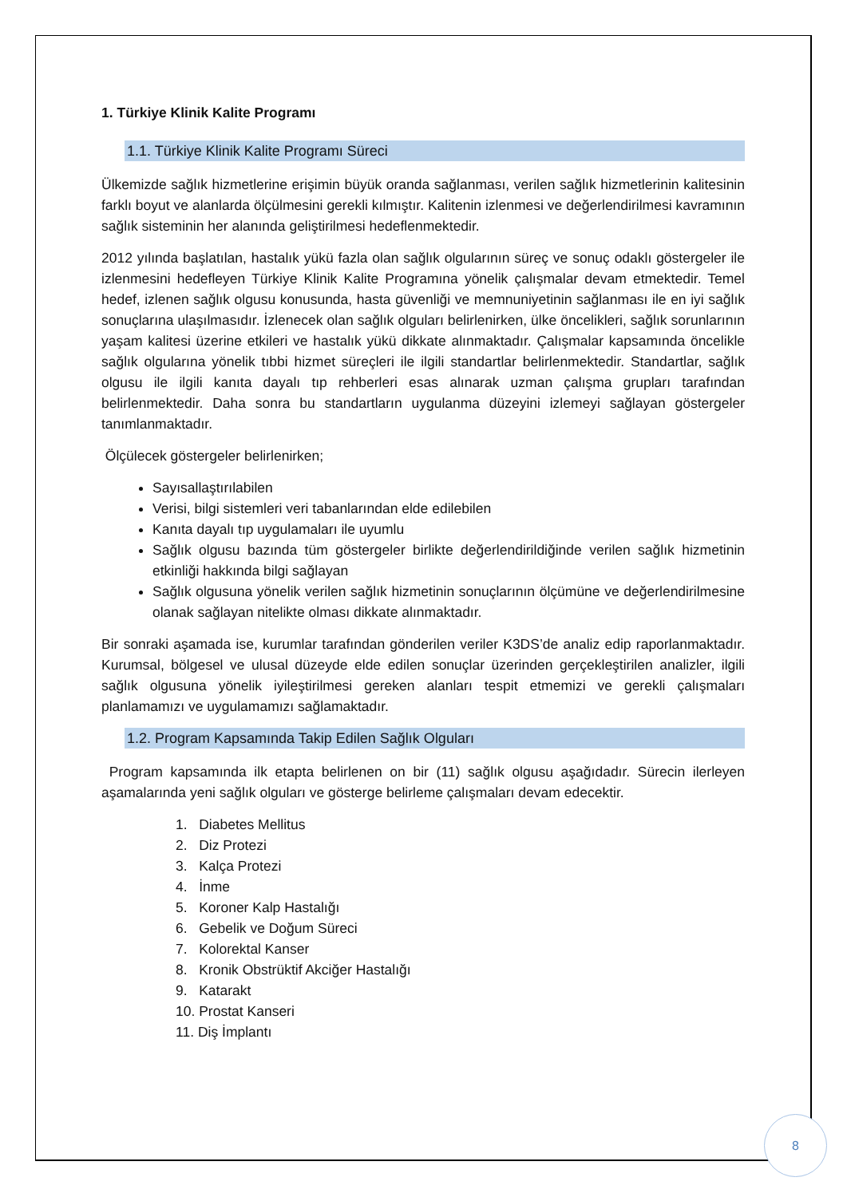1. Türkiye Klinik Kalite Programı
1.1. Türkiye Klinik Kalite Programı Süreci
Ülkemizde sağlık hizmetlerine erişimin büyük oranda sağlanması, verilen sağlık hizmetlerinin kalitesinin farklı boyut ve alanlarda ölçülmesini gerekli kılmıştır. Kalitenin izlenmesi ve değerlendirilmesi kavramının sağlık sisteminin her alanında geliştirilmesi hedeflenmektedir.
2012 yılında başlatılan, hastalık yükü fazla olan sağlık olgularının süreç ve sonuç odaklı göstergeler ile izlenmesini hedefleyen Türkiye Klinik Kalite Programına yönelik çalışmalar devam etmektedir. Temel hedef, izlenen sağlık olgusu konusunda, hasta güvenliği ve memnuniyetinin sağlanması ile en iyi sağlık sonuçlarına ulaşılmasıdır. İzlenecek olan sağlık olguları belirlenirken, ülke öncelikleri, sağlık sorunlarının yaşam kalitesi üzerine etkileri ve hastalık yükü dikkate alınmaktadır. Çalışmalar kapsamında öncelikle sağlık olgularına yönelik tıbbi hizmet süreçleri ile ilgili standartlar belirlenmektedir. Standartlar, sağlık olgusu ile ilgili kanıta dayalı tıp rehberleri esas alınarak uzman çalışma grupları tarafından belirlenmektedir. Daha sonra bu standartların uygulanma düzeyini izlemeyi sağlayan göstergeler tanımlanmaktadır.
Ölçülecek göstergeler belirlenirken;
Sayısallaştırılabilen
Verisi, bilgi sistemleri veri tabanlarından elde edilebilen
Kanıta dayalı tıp uygulamaları ile uyumlu
Sağlık olgusu bazında tüm göstergeler birlikte değerlendirildiğinde verilen sağlık hizmetinin etkinliği hakkında bilgi sağlayan
Sağlık olgusuna yönelik verilen sağlık hizmetinin sonuçlarının ölçümüne ve değerlendirilmesine olanak sağlayan nitelikte olması dikkate alınmaktadır.
Bir sonraki aşamada ise, kurumlar tarafından gönderilen veriler K3DS’de analiz edip raporlanmaktadır. Kurumsal, bölgesel ve ulusal düzeyde elde edilen sonuçlar üzerinden gerçekleştirilen analizler, ilgili sağlık olgusuna yönelik iyileştirilmesi gereken alanları tespit etmemizi ve gerekli çalışmaları planlamamızı ve uygulamamızı sağlamaktadır.
1.2. Program Kapsamında Takip Edilen Sağlık Olguları
Program kapsamında ilk etapta belirlenen on bir (11) sağlık olgusu aşağıdadır. Sürecin ilerleyen aşamalarında yeni sağlık olguları ve gösterge belirleme çalışmaları devam edecektir.
1. Diabetes Mellitus
2. Diz Protezi
3. Kalça Protezi
4. İnme
5. Koroner Kalp Hastalığı
6. Gebelik ve Doğum Süreci
7. Kolorektal Kanser
8. Kronik Obstrüktif Akciğer Hastalığı
9. Katarakt
10. Prostat Kanseri
11. Diş İmplantı
8